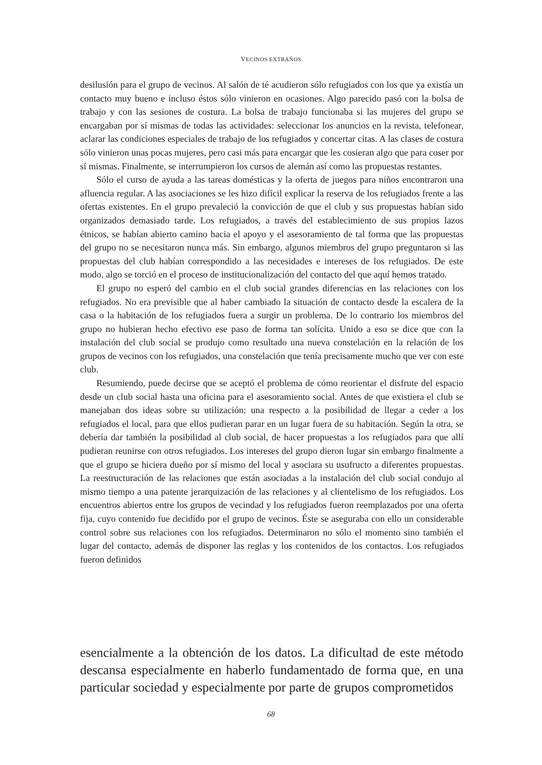VECINOS EXTRAÑOS
desilusión para el grupo de vecinos. Al salón de té acudieron sólo refugiados con los que ya existía un contacto muy bueno e incluso éstos sólo vinieron en ocasiones. Algo parecido pasó con la bolsa de trabajo y con las sesiones de costura. La bolsa de trabajo funcionaba si las mujeres del grupo se encargaban por sí mismas de todas las actividades: seleccionar los anuncios en la revista, telefonear, aclarar las condiciones especiales de trabajo de los refugiados y concertar citas. A las clases de costura sólo vinieron unas pocas mujeres, pero casi más para encargar que les cosieran algo que para coser por sí mismas. Finalmente, se interrumpieron los cursos de alemán así como las propuestas restantes.
Sólo el curso de ayuda a las tareas domésticas y la oferta de juegos para niños encontraron una afluencia regular. A las asociaciones se les hizo difícil explicar la reserva de los refugiados frente a las ofertas existentes. En el grupo prevaleció la convicción de que el club y sus propuestas habían sido organizados demasiado tarde. Los refugiados, a través del establecimiento de sus propios lazos étnicos, se habían abierto camino hacia el apoyo y el asesoramiento de tal forma que las propuestas del grupo no se necesitaron nunca más. Sin embargo, algunos miembros del grupo preguntaron si las propuestas del club habían correspondido a las necesidades e intereses de los refugiados. De este modo, algo se torció en el proceso de institucionalización del contacto del que aquí hemos tratado.
El grupo no esperó del cambio en el club social grandes diferencias en las relaciones con los refugiados. No era previsible que al haber cambiado la situación de contacto desde la escalera de la casa o la habitación de los refugiados fuera a surgir un problema. De lo contrario los miembros del grupo no hubieran hecho efectivo ese paso de forma tan solícita. Unido a eso se dice que con la instalación del club social se produjo como resultado una nueva constelación en la relación de los grupos de vecinos con los refugiados, una constelación que tenía precisamente mucho que ver con este club.
Resumiendo, puede decirse que se aceptó el problema de cómo reorientar el disfrute del espacio desde un club social hasta una oficina para el asesoramiento social. Antes de que existiera el club se manejaban dos ideas sobre su utilización: una respecto a la posibilidad de llegar a ceder a los refugiados el local, para que ellos pudieran parar en un lugar fuera de su habitación. Según la otra, se debería dar también la posibilidad al club social, de hacer propuestas a los refugiados para que allí pudieran reunirse con otros refugiados. Los intereses del grupo dieron lugar sin embargo finalmente a que el grupo se hiciera dueño por sí mismo del local y asociara su usufructo a diferentes propuestas. La reestructuración de las relaciones que están asociadas a la instalación del club social condujo al mismo tiempo a una patente jerarquización de las relaciones y al clientelismo de los refugiados. Los encuentros abiertos entre los grupos de vecindad y los refugiados fueron reemplazados por una oferta fija, cuyo contenido fue decidido por el grupo de vecinos. Éste se aseguraba con ello un considerable control sobre sus relaciones con los refugiados. Determinaron no sólo el momento sino también el lugar del contacto, además de disponer las reglas y los contenidos de los contactos. Los refugiados fueron definidos
esencialmente a la obtención de los datos. La dificultad de este método descansa especialmente en haberlo fundamentado de forma que, en una particular sociedad y especialmente por parte de grupos comprometidos
68